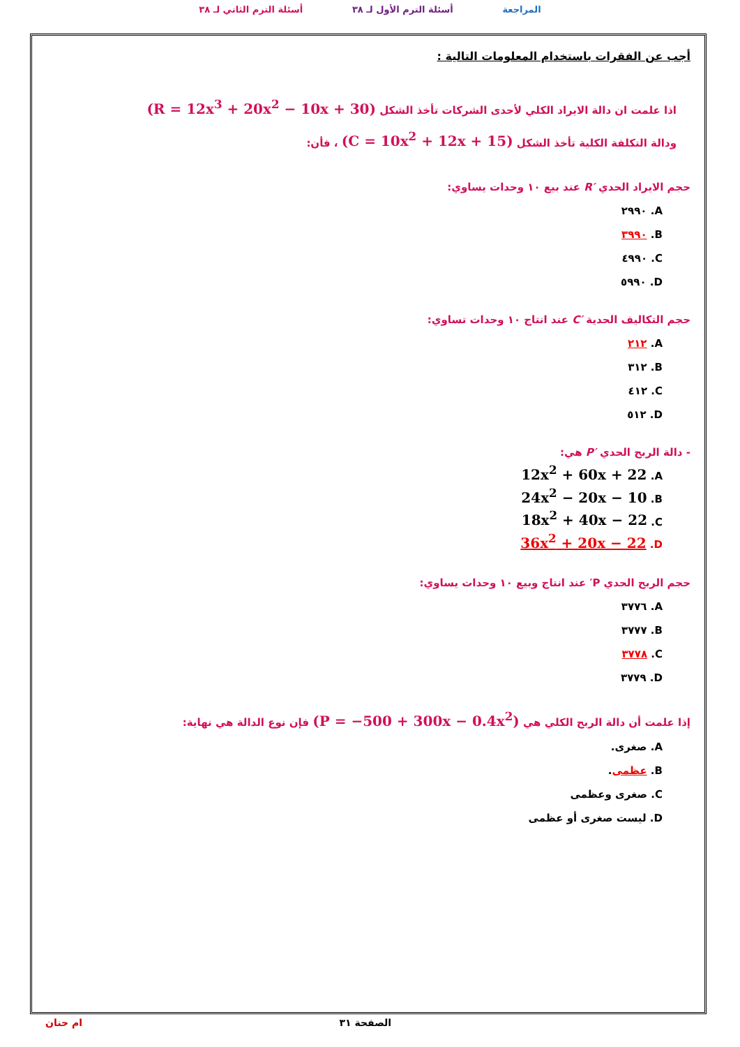المراجعة أسئلة الترم الأول لـ ٣٨ أسئلة الترم الثاني لـ ٣٨
أجب عن الفقرات باستخدام المعلومات التالية :
اذا علمت ان دالة الايراد الكلي لأحدى الشركات تأخذ الشكل (R = 12x<sup>3</sup> + 20x<sup>2</sup> − 10x + 30)
ودالة التكلفة الكلية تأخذ الشكل (C = 10x<sup>2</sup> + 12x + 15) ، فأن:
حجم الايراد الحدي R′ عند بيع ١٠ وحدات يساوي:
A. ٢٩٩٠
B. ٣٩٩٠
C. ٤٩٩٠
D. ٥٩٩٠
حجم التكاليف الحدية C′ عند انتاج ١٠ وحدات تساوي:
A. ٢١٢
B. ٣١٢
C. ٤١٢
D. ٥١٢
- دالة الربح الحدي P′ هي:
A. 12x<sup>2</sup> + 60x + 22
B. 24x<sup>2</sup> − 20x − 10
C. 18x<sup>2</sup> + 40x − 22
D. 36x<sup>2</sup> + 20x − 22
حجم الربح الحدي P′ عند انتاج وبيع ١٠ وحدات يساوي:
A. ٣٧٧٦
B. ٣٧٧٧
C. ٣٧٧٨
D. ٣٧٧٩
إذا علمت أن دالة الربح الكلي هي (P = −500 + 300x − 0.4x<sup>2</sup>) فإن نوع الدالة هي نهاية:
A. صغرى.
B. عظمى.
C. صغرى وعظمى
D. ليست صغرى أو عظمى
الصفحة ٣١ ام حنان